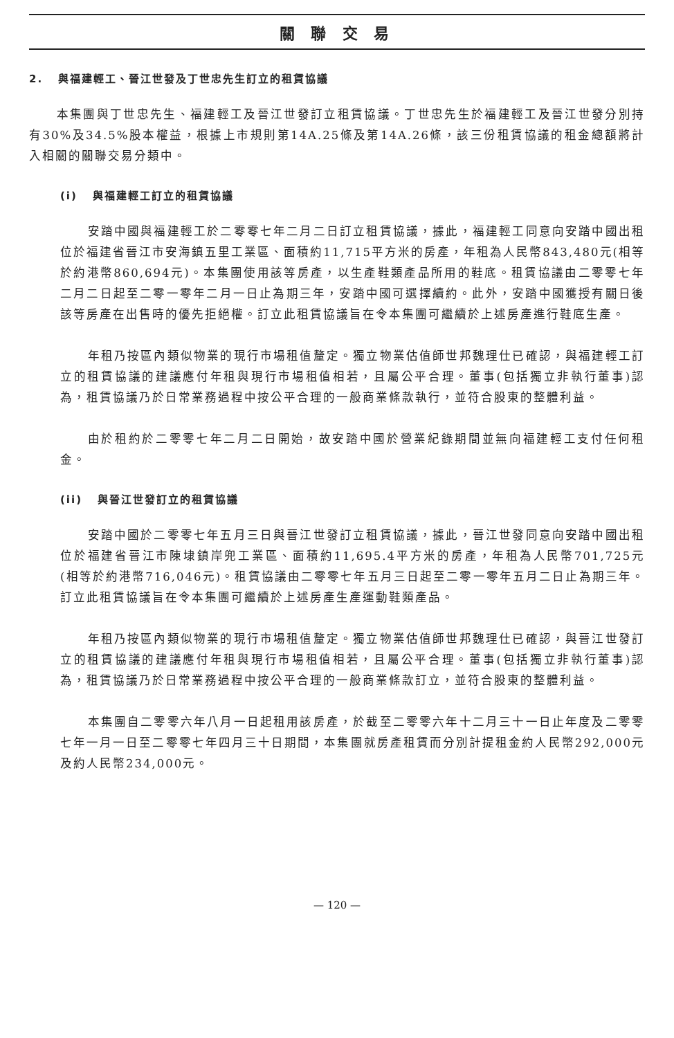關 聯 交 易
2. 與福建輕工、晉江世發及丁世忠先生訂立的租賃協議
本集團與丁世忠先生、福建輕工及晉江世發訂立租賃協議。丁世忠先生於福建輕工及晉江世發分別持有30%及34.5%股本權益，根據上市規則第14A.25條及第14A.26條，該三份租賃協議的租金總額將計入相關的關聯交易分類中。
(i) 與福建輕工訂立的租賃協議
安踏中國與福建輕工於二零零七年二月二日訂立租賃協議，據此，福建輕工同意向安踏中國出租位於福建省晉江市安海鎮五里工業區、面積約11,715平方米的房產，年租為人民幣843,480元(相等於約港幣860,694元)。本集團使用該等房產，以生產鞋類產品所用的鞋底。租賃協議由二零零七年二月二日起至二零一零年二月一日止為期三年，安踏中國可選擇續約。此外，安踏中國獲授有關日後該等房產在出售時的優先拒絕權。訂立此租賃協議旨在令本集團可繼續於上述房產進行鞋底生產。
年租乃按區內類似物業的現行市場租值釐定。獨立物業估值師世邦魏理仕已確認，與福建輕工訂立的租賃協議的建議應付年租與現行市場租值相若，且屬公平合理。董事(包括獨立非執行董事)認為，租賃協議乃於日常業務過程中按公平合理的一般商業條款執行，並符合股東的整體利益。
由於租約於二零零七年二月二日開始，故安踏中國於營業紀錄期間並無向福建輕工支付任何租金。
(ii) 與晉江世發訂立的租賃協議
安踏中國於二零零七年五月三日與晉江世發訂立租賃協議，據此，晉江世發同意向安踏中國出租位於福建省晉江市陳埭鎮岸兜工業區、面積約11,695.4平方米的房產，年租為人民幣701,725元(相等於約港幣716,046元)。租賃協議由二零零七年五月三日起至二零一零年五月二日止為期三年。訂立此租賃協議旨在令本集團可繼續於上述房產生產運動鞋類產品。
年租乃按區內類似物業的現行市場租值釐定。獨立物業估值師世邦魏理仕已確認，與晉江世發訂立的租賃協議的建議應付年租與現行市場租值相若，且屬公平合理。董事(包括獨立非執行董事)認為，租賃協議乃於日常業務過程中按公平合理的一般商業條款訂立，並符合股東的整體利益。
本集團自二零零六年八月一日起租用該房產，於截至二零零六年十二月三十一日止年度及二零零七年一月一日至二零零七年四月三十日期間，本集團就房產租賃而分別計提租金約人民幣292,000元及約人民幣234,000元。
— 120 —